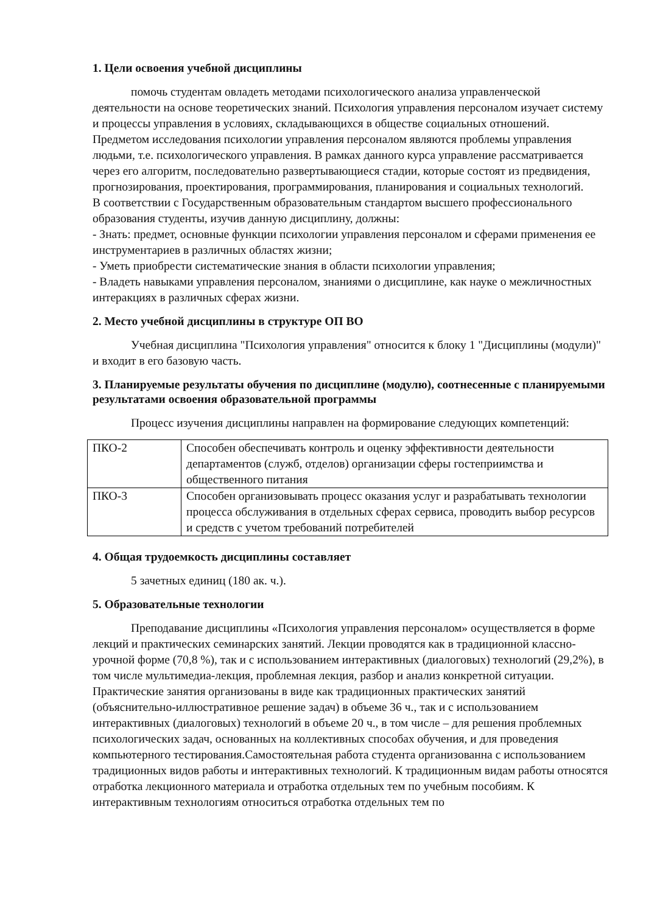1. Цели освоения учебной дисциплины
помочь студентам овладеть методами психологического анализа управленческой деятельности на основе теоретических знаний. Психология управления персоналом изучает систему и процессы управления в условиях, складывающихся в обществе социальных отношений. Предметом исследования психологии управления персоналом являются проблемы управления людьми, т.е. психологического управления. В рамках данного курса управление рассматривается через его алгоритм, последовательно развертывающиеся стадии, которые состоят из предвидения, прогнозирования, проектирования, программирования, планирования и социальных технологий.
В соответствии с Государственным образовательным стандартом высшего профессионального образования студенты, изучив данную дисциплину, должны:
- Знать: предмет, основные функции психологии управления персоналом и сферами применения ее инструментариев в различных областях жизни;
- Уметь приобрести систематические знания в области психологии управления;
- Владеть навыками управления персоналом, знаниями о дисциплине, как науке о межличностных интеракциях в различных сферах жизни.
2. Место учебной дисциплины в структуре ОП ВО
Учебная дисциплина "Психология управления" относится к блоку 1 "Дисциплины (модули)" и входит в его базовую часть.
3. Планируемые результаты обучения по дисциплине (модулю), соотнесенные с планируемыми результатами освоения образовательной программы
Процесс изучения дисциплины направлен на формирование следующих компетенций:
| ПКО-2 | Способен обеспечивать контроль и оценку эффективности деятельности департаментов (служб, отделов) организации сферы гостеприимства и общественного питания |
| ПКО-3 | Способен организовывать процесс оказания услуг и разрабатывать технологии процесса обслуживания в отдельных сферах сервиса, проводить выбор ресурсов и средств с учетом требований потребителей |
4. Общая трудоемкость дисциплины составляет
5 зачетных единиц (180 ак. ч.).
5. Образовательные технологии
Преподавание дисциплины «Психология управления персоналом» осуществляется в форме лекций и практических семинарских занятий. Лекции проводятся как в традиционной классно-урочной форме (70,8 %), так и с использованием интерактивных (диалоговых) технологий (29,2%), в том числе мультимедиа-лекция, проблемная лекция, разбор и анализ конкретной ситуации. Практические занятия организованы в виде как традиционных практических занятий (объяснительно-иллюстративное решение задач) в объеме 36 ч., так и с использованием интерактивных (диалоговых) технологий в объеме 20 ч., в том числе – для решения проблемных психологических задач, основанных на коллективных способах обучения, и для проведения компьютерного тестирования.Самостоятельная работа студента организованна с использованием традиционных видов работы и интерактивных технологий. К традиционным видам работы относятся отработка лекционного материала и отработка отдельных тем по учебным пособиям. К интерактивным технологиям относиться отработка отдельных тем по